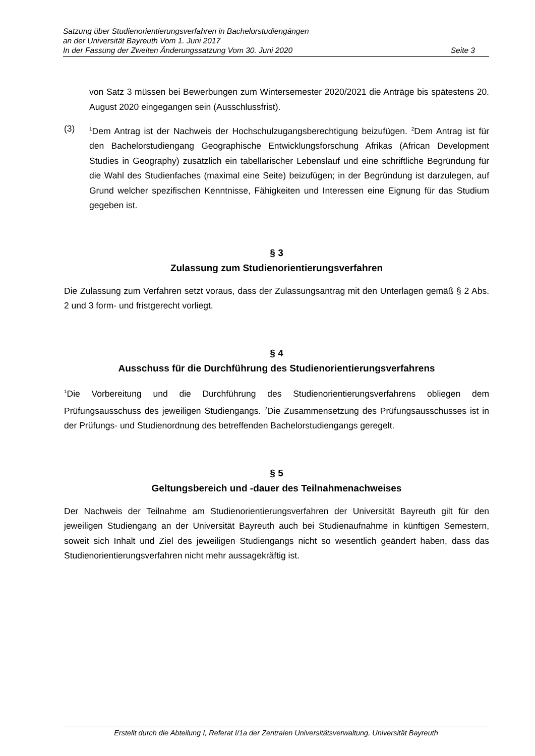Satzung über Studienorientierungsverfahren in Bachelorstudiengängen
an der Universität Bayreuth Vom 1. Juni 2017
In der Fassung der Zweiten Änderungssatzung Vom 30. Juni 2020 Seite 3
von Satz 3 müssen bei Bewerbungen zum Wintersemester 2020/2021 die Anträge bis spätestens 20. August 2020 eingegangen sein (Ausschlussfrist).
(3)
<sup>1</sup> Dem Antrag ist der Nachweis der Hochschulzugangsberechtigung beizufügen. <sup>2</sup>Dem Antrag ist für den Bachelorstudiengang Geographische Entwicklungsforschung Afrikas (African Development Studies in Geography) zusätzlich ein tabellarischer Lebenslauf und eine schriftliche Begründung für die Wahl des Studienfaches (maximal eine Seite) beizufügen; in der Begründung ist darzulegen, auf Grund welcher spezifischen Kenntnisse, Fähigkeiten und Interessen eine Eignung für das Studium gegeben ist.
§ 3
Zulassung zum Studienorientierungsverfahren
Die Zulassung zum Verfahren setzt voraus, dass der Zulassungsantrag mit den Unterlagen gemäß § 2 Abs. 2 und 3 form- und fristgerecht vorliegt.
§ 4
Ausschuss für die Durchführung des Studienorientierungsverfahrens
<sup>1</sup> Die Vorbereitung und die Durchführung des Studienorientierungsverfahrens obliegen dem Prüfungsausschuss des jeweiligen Studiengangs. <sup>2</sup>Die Zusammensetzung des Prüfungsausschusses ist in der Prüfungs- und Studienordnung des betreffenden Bachelorstudiengangs geregelt.
§ 5
Geltungsbereich und -dauer des Teilnahmenachweises
Der Nachweis der Teilnahme am Studienorientierungsverfahren der Universität Bayreuth gilt für den jeweiligen Studiengang an der Universität Bayreuth auch bei Studienaufnahme in künftigen Semestern, soweit sich Inhalt und Ziel des jeweiligen Studiengangs nicht so wesentlich geändert haben, dass das Studienorientierungsverfahren nicht mehr aussagekräftig ist.
Erstellt durch die Abteilung I, Referat I/1a der Zentralen Universitätsverwaltung, Universität Bayreuth